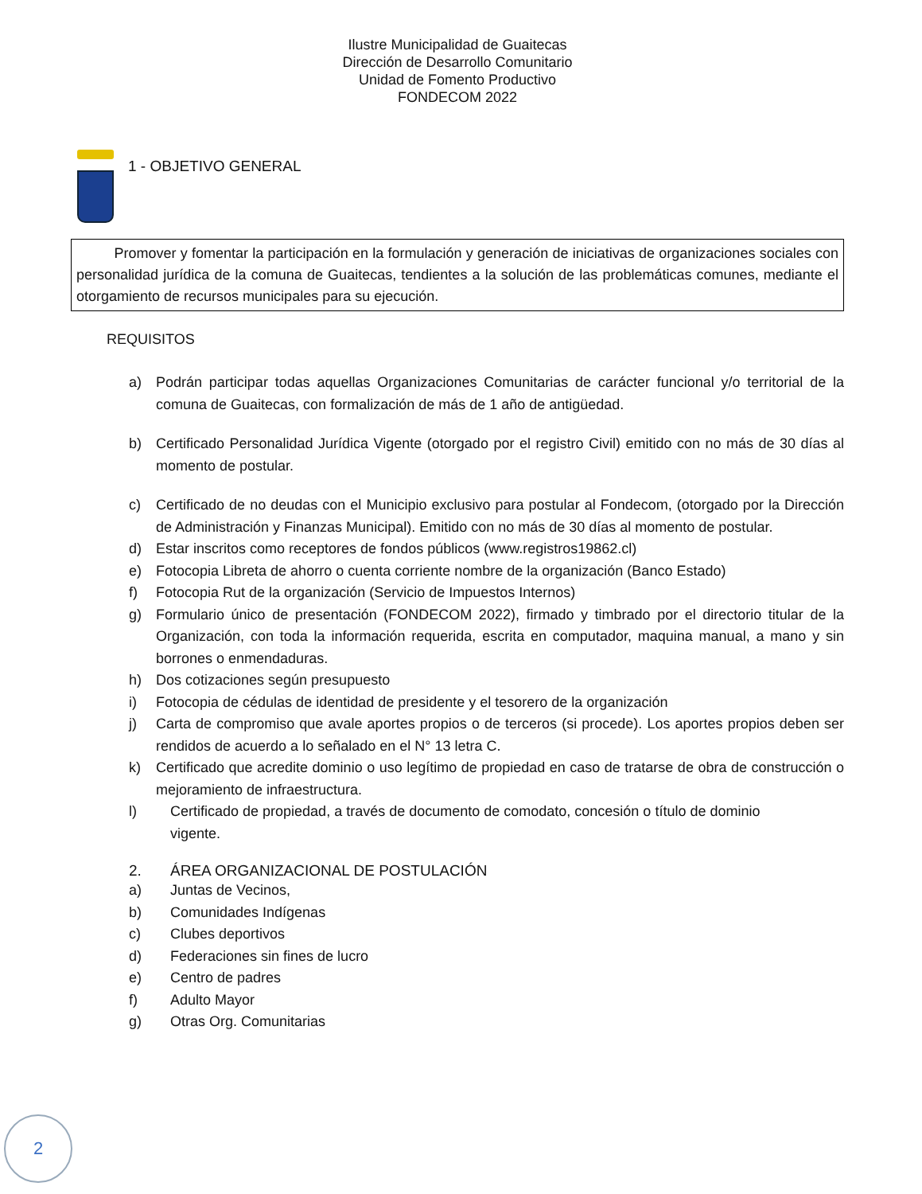Ilustre Municipalidad de Guaitecas
Dirección de Desarrollo Comunitario
Unidad de Fomento Productivo
FONDECOM 2022
1 - OBJETIVO GENERAL
Promover y fomentar la participación en la formulación y generación de iniciativas de organizaciones sociales con personalidad jurídica de la comuna de Guaitecas, tendientes a la solución de las problemáticas comunes, mediante el otorgamiento de recursos municipales para su ejecución.
REQUISITOS
a) Podrán participar todas aquellas Organizaciones Comunitarias de carácter funcional y/o territorial de la comuna de Guaitecas, con formalización de más de 1 año de antigüedad.
b) Certificado Personalidad Jurídica Vigente (otorgado por el registro Civil) emitido con no más de 30 días al momento de postular.
c) Certificado de no deudas con el Municipio exclusivo para postular al Fondecom, (otorgado por la Dirección de Administración y Finanzas Municipal). Emitido con no más de 30 días al momento de postular.
d) Estar inscritos como receptores de fondos públicos (www.registros19862.cl)
e) Fotocopia Libreta de ahorro o cuenta corriente nombre de la organización (Banco Estado)
f) Fotocopia Rut de la organización (Servicio de Impuestos Internos)
g) Formulario único de presentación (FONDECOM 2022), firmado y timbrado por el directorio titular de la Organización, con toda la información requerida, escrita en computador, maquina manual, a mano y sin borrones o enmendaduras.
h) Dos cotizaciones según presupuesto
i) Fotocopia de cédulas de identidad de presidente y el tesorero de la organización
j) Carta de compromiso que avale aportes propios o de terceros (si procede). Los aportes propios deben ser rendidos de acuerdo a lo señalado en el N° 13 letra C.
k) Certificado que acredite dominio o uso legítimo de propiedad en caso de tratarse de obra de construcción o mejoramiento de infraestructura.
l) Certificado de propiedad, a través de documento de comodato, concesión o título de dominio vigente.
2. ÁREA ORGANIZACIONAL DE POSTULACIÓN
a) Juntas de Vecinos,
b) Comunidades Indígenas
c) Clubes deportivos
d) Federaciones sin fines de lucro
e) Centro de padres
f) Adulto Mayor
g) Otras Org. Comunitarias
2